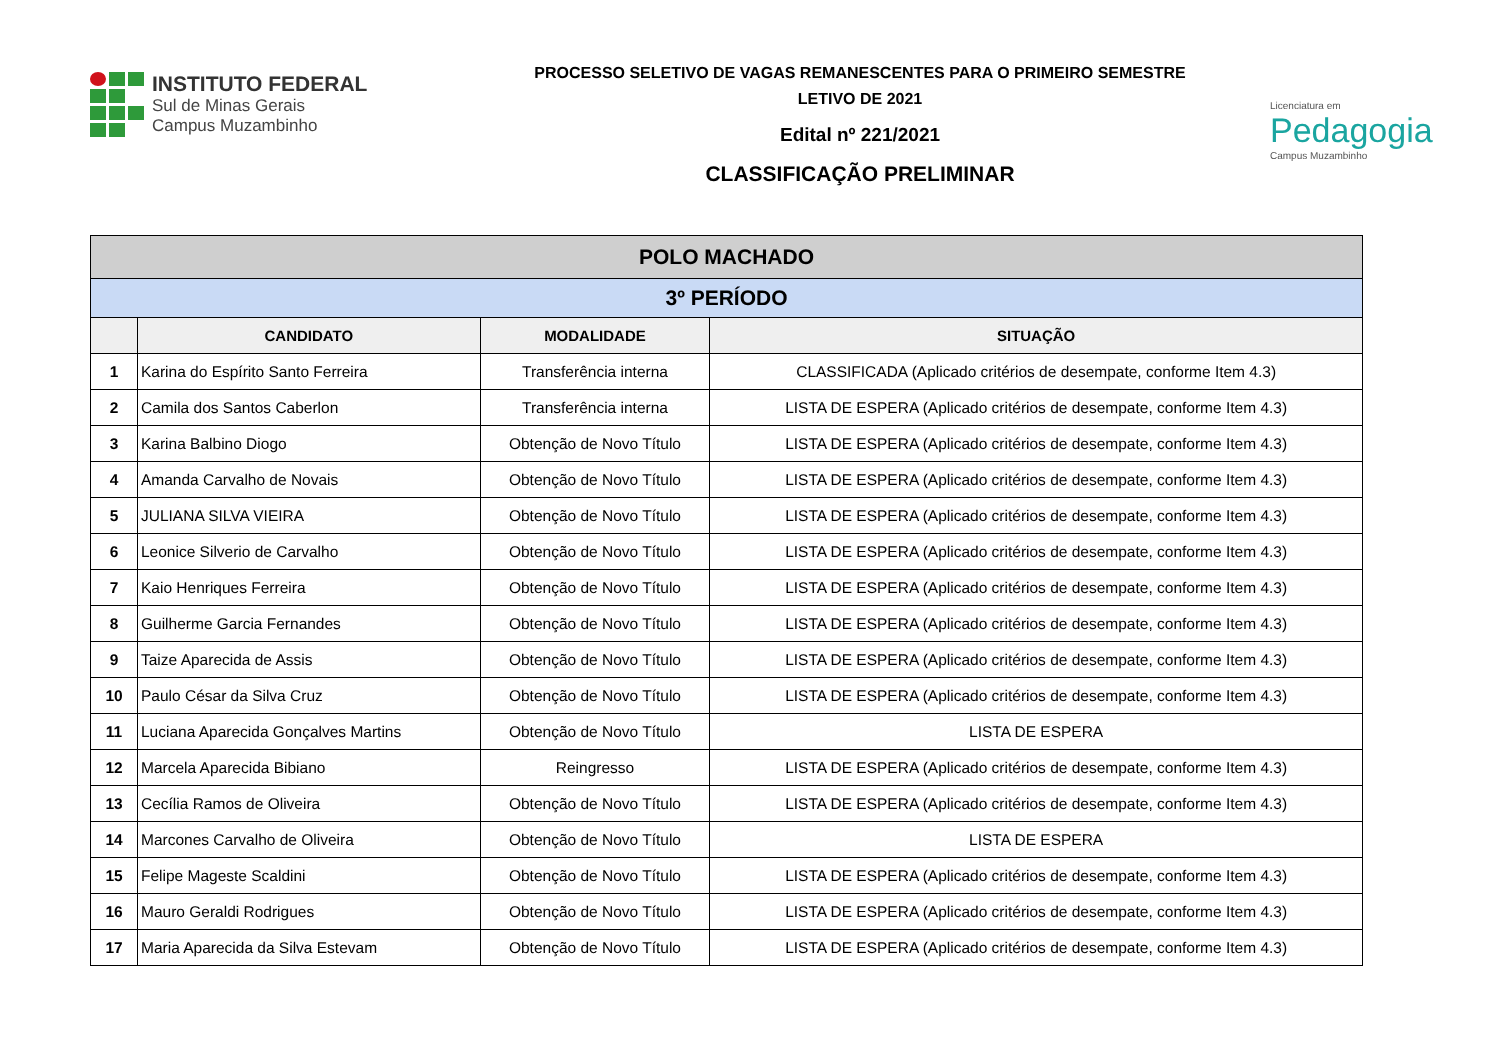INSTITUTO FEDERAL
Sul de Minas Gerais
Campus Muzambinho
PROCESSO SELETIVO DE VAGAS REMANESCENTES PARA O PRIMEIRO SEMESTRE
LETIVO DE 2021
Edital nº 221/2021
CLASSIFICAÇÃO PRELIMINAR
Licenciatura em
Pedagogia
Campus Muzambinho
| POLO MACHADO | | | |
| --- | --- | --- | --- |
| 3º PERÍODO | | | |
| | CANDIDATO | MODALIDADE | SITUAÇÃO |
| 1 | Karina do Espírito Santo Ferreira | Transferência interna | CLASSIFICADA (Aplicado critérios de desempate, conforme Item 4.3) |
| 2 | Camila dos Santos Caberlon | Transferência interna | LISTA DE ESPERA (Aplicado critérios de desempate, conforme Item 4.3) |
| 3 | Karina Balbino Diogo | Obtenção de Novo Título | LISTA DE ESPERA (Aplicado critérios de desempate, conforme Item 4.3) |
| 4 | Amanda Carvalho de Novais | Obtenção de Novo Título | LISTA DE ESPERA (Aplicado critérios de desempate, conforme Item 4.3) |
| 5 | JULIANA SILVA VIEIRA | Obtenção de Novo Título | LISTA DE ESPERA (Aplicado critérios de desempate, conforme Item 4.3) |
| 6 | Leonice Silverio de Carvalho | Obtenção de Novo Título | LISTA DE ESPERA (Aplicado critérios de desempate, conforme Item 4.3) |
| 7 | Kaio Henriques Ferreira | Obtenção de Novo Título | LISTA DE ESPERA (Aplicado critérios de desempate, conforme Item 4.3) |
| 8 | Guilherme Garcia Fernandes | Obtenção de Novo Título | LISTA DE ESPERA (Aplicado critérios de desempate, conforme Item 4.3) |
| 9 | Taize Aparecida de Assis | Obtenção de Novo Título | LISTA DE ESPERA (Aplicado critérios de desempate, conforme Item 4.3) |
| 10 | Paulo César da Silva Cruz | Obtenção de Novo Título | LISTA DE ESPERA (Aplicado critérios de desempate, conforme Item 4.3) |
| 11 | Luciana Aparecida Gonçalves Martins | Obtenção de Novo Título | LISTA DE ESPERA |
| 12 | Marcela Aparecida Bibiano | Reingresso | LISTA DE ESPERA (Aplicado critérios de desempate, conforme Item 4.3) |
| 13 | Cecília Ramos de Oliveira | Obtenção de Novo Título | LISTA DE ESPERA (Aplicado critérios de desempate, conforme Item 4.3) |
| 14 | Marcones Carvalho de Oliveira | Obtenção de Novo Título | LISTA DE ESPERA |
| 15 | Felipe Mageste Scaldini | Obtenção de Novo Título | LISTA DE ESPERA (Aplicado critérios de desempate, conforme Item 4.3) |
| 16 | Mauro Geraldi Rodrigues | Obtenção de Novo Título | LISTA DE ESPERA (Aplicado critérios de desempate, conforme Item 4.3) |
| 17 | Maria Aparecida da Silva Estevam | Obtenção de Novo Título | LISTA DE ESPERA (Aplicado critérios de desempate, conforme Item 4.3) |